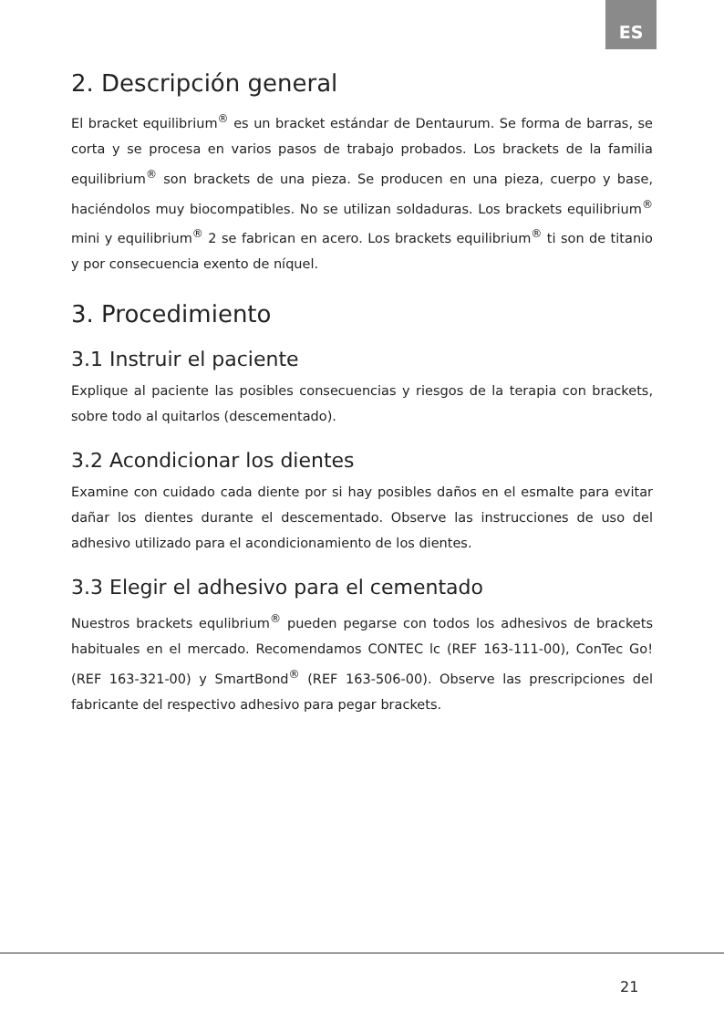ES
2. Descripción general
El bracket equilibrium<sup>®</sup> es un bracket estándar de Dentaurum. Se forma de barras, se corta y se procesa en varios pasos de trabajo probados. Los brackets de la familia equilibrium<sup>®</sup> son brackets de una pieza. Se producen en una pieza, cuerpo y base, haciéndolos muy biocompatibles. No se utilizan soldaduras. Los brackets equilibrium<sup>®</sup> mini y equilibrium<sup>®</sup> 2 se fabrican en acero. Los brackets equilibrium<sup>®</sup> ti son de titanio y por consecuencia exento de níquel.
3. Procedimiento
3.1 Instruir el paciente
Explique al paciente las posibles consecuencias y riesgos de la terapia con brackets, sobre todo al quitarlos (descementado).
3.2 Acondicionar los dientes
Examine con cuidado cada diente por si hay posibles daños en el esmalte para evitar dañar los dientes durante el descementado. Observe las instrucciones de uso del adhesivo utilizado para el acondicionamiento de los dientes.
3.3 Elegir el adhesivo para el cementado
Nuestros brackets equlibrium<sup>®</sup> pueden pegarse con todos los adhesivos de brackets habituales en el mercado. Recomendamos CONTEC lc (REF 163-111-00), ConTec Go! (REF 163-321-00) y SmartBond<sup>®</sup> (REF 163-506-00). Observe las prescripciones del fabricante del respectivo adhesivo para pegar brackets.
21